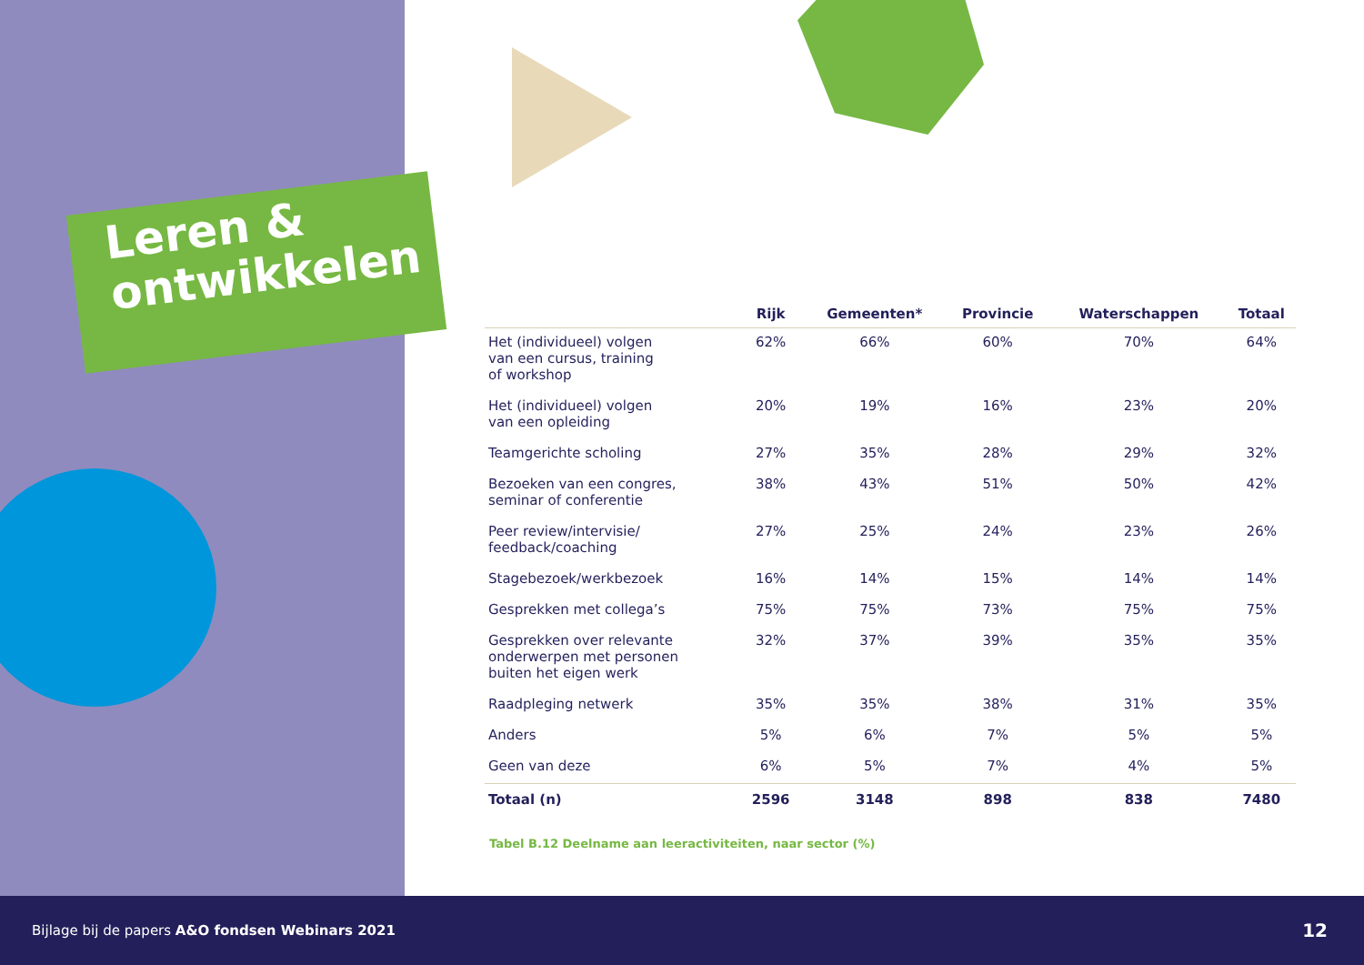Leren &
ontwikkelen
| | Rijk | Gemeenten* | Provincie | Waterschappen | Totaal |
| --- | --- | --- | --- | --- | --- |
| Het (individueel) volgen van een cursus, training of workshop | 62% | 66% | 60% | 70% | 64% |
| Het (individueel) volgen van een opleiding | 20% | 19% | 16% | 23% | 20% |
| Teamgerichte scholing | 27% | 35% | 28% | 29% | 32% |
| Bezoeken van een congres, seminar of conferentie | 38% | 43% | 51% | 50% | 42% |
| Peer review/intervisie/ feedback/coaching | 27% | 25% | 24% | 23% | 26% |
| Stagebezoek/werkbezoek | 16% | 14% | 15% | 14% | 14% |
| Gesprekken met collega’s | 75% | 75% | 73% | 75% | 75% |
| Gesprekken over relevante onderwerpen met personen buiten het eigen werk | 32% | 37% | 39% | 35% | 35% |
| Raadpleging netwerk | 35% | 35% | 38% | 31% | 35% |
| Anders | 5% | 6% | 7% | 5% | 5% |
| Geen van deze | 6% | 5% | 7% | 4% | 5% |
| Totaal (n) | 2596 | 3148 | 898 | 838 | 7480 |
Tabel B.12 Deelname aan leeractiviteiten, naar sector (%)
Bijlage bij de papers A&O fondsen Webinars 2021 12